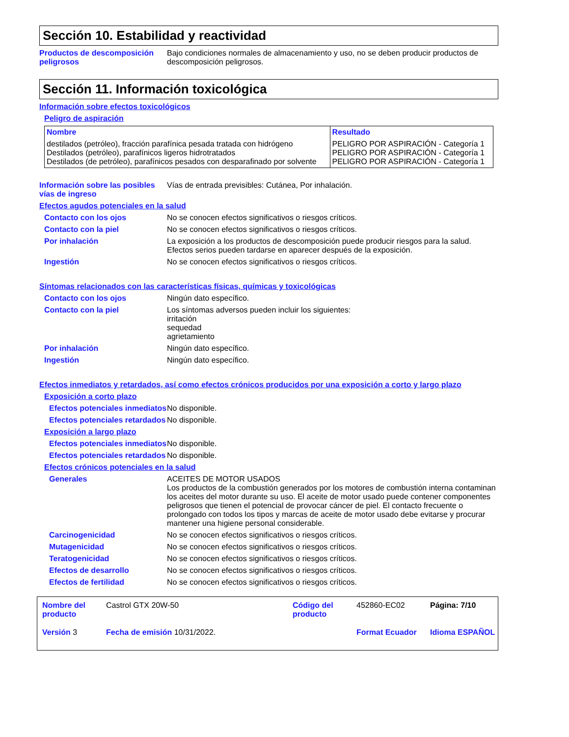Sección 10. Estabilidad y reactividad
Productos de descomposición peligrosos
Bajo condiciones normales de almacenamiento y uso, no se deben producir productos de descomposición peligrosos.
Sección 11. Información toxicológica
Información sobre efectos toxicológicos
Peligro de aspiración
| Nombre | Resultado |
| --- | --- |
| destilados (petróleo), fracción parafínica pesada tratada con hidrógeno Destilados (petróleo), parafínicos ligeros hidrotratados Destilados (de petróleo), parafínicos pesados con desparafinado por solvente | PELIGRO POR ASPIRACIÓN - Categoría 1 PELIGRO POR ASPIRACIÓN - Categoría 1 PELIGRO POR ASPIRACIÓN - Categoría 1 |
Información sobre las posibles vías de ingreso
Vías de entrada previsibles: Cutánea, Por inhalación.
Efectos agudos potenciales en la salud
Contacto con los ojos No se conocen efectos significativos o riesgos críticos.
Contacto con la piel No se conocen efectos significativos o riesgos críticos.
Por inhalación La exposición a los productos de descomposición puede producir riesgos para la salud. Efectos serios pueden tardarse en aparecer después de la exposición.
Ingestión No se conocen efectos significativos o riesgos críticos.
Síntomas relacionados con las características físicas, químicas y toxicológicas
Contacto con los ojos Ningún dato específico.
Contacto con la piel Los síntomas adversos pueden incluir los siguientes:
irritación
sequedad
agrietamiento
Por inhalación Ningún dato específico.
Ingestión Ningún dato específico.
Efectos inmediatos y retardados, así como efectos crónicos producidos por una exposición a corto y largo plazo
Exposición a corto plazo
Efectos potenciales inmediatos
No disponible.
Efectos potenciales retardados
No disponible.
Exposición a largo plazo
Efectos potenciales inmediatos
No disponible.
Efectos potenciales retardados
No disponible.
Efectos crónicos potenciales en la salud
Generales ACEITES DE MOTOR USADOS
Los productos de la combustión generados por los motores de combustión interna contaminan los aceites del motor durante su uso. El aceite de motor usado puede contener componentes peligrosos que tienen el potencial de provocar cáncer de piel. El contacto frecuente o prolongado con todos los tipos y marcas de aceite de motor usado debe evitarse y procurar mantener una higiene personal considerable.
Carcinogenicidad No se conocen efectos significativos o riesgos críticos.
Mutagenicidad No se conocen efectos significativos o riesgos críticos.
Teratogenicidad No se conocen efectos significativos o riesgos críticos.
Efectos de desarrollo No se conocen efectos significativos o riesgos críticos.
Efectos de fertilidad No se conocen efectos significativos o riesgos críticos.
Nombre del producto
Castrol GTX 20W-50
Código del producto
452860-EC02
Página: 7/10
Versión 3
Fecha de emisión 10/31/2022.
Format Ecuador
Idioma ESPAÑOL